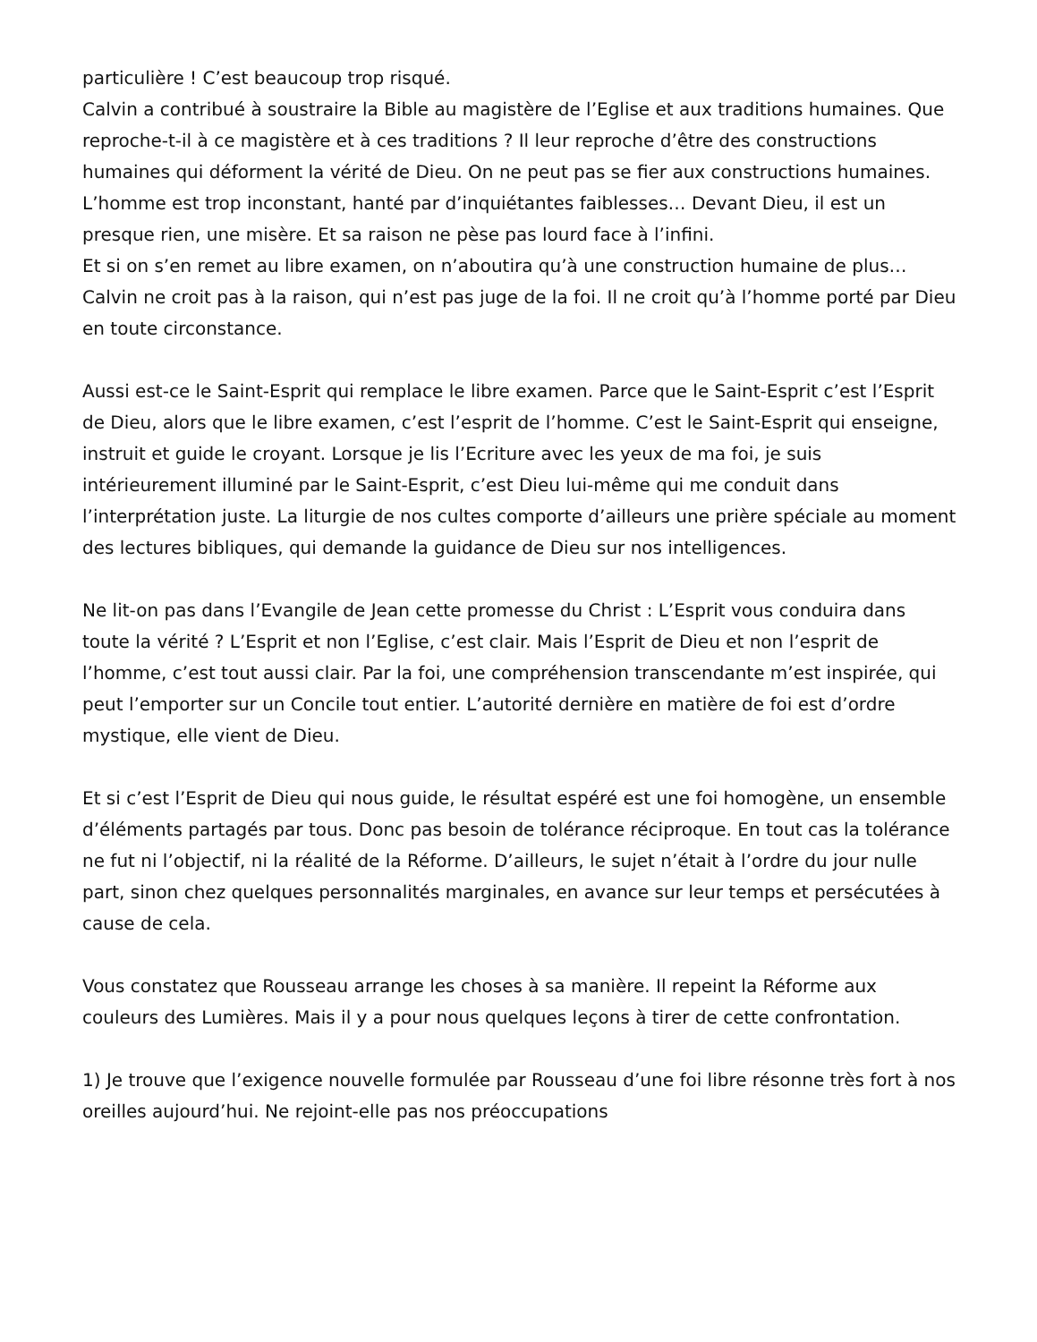particulière ! C’est beaucoup trop risqué.
Calvin a contribué à soustraire la Bible au magistère de l’Eglise et aux traditions humaines. Que reproche-t-il à ce magistère et à ces traditions ? Il leur reproche d’être des constructions humaines qui déforment la vérité de Dieu. On ne peut pas se fier aux constructions humaines. L’homme est trop inconstant, hanté par d’inquiétantes faiblesses… Devant Dieu, il est un presque rien, une misère. Et sa raison ne pèse pas lourd face à l’infini.
Et si on s’en remet au libre examen, on n’aboutira qu’à une construction humaine de plus… Calvin ne croit pas à la raison, qui n’est pas juge de la foi. Il ne croit qu’à l’homme porté par Dieu en toute circonstance.
Aussi est-ce le Saint-Esprit qui remplace le libre examen. Parce que le Saint-Esprit c’est l’Esprit de Dieu, alors que le libre examen, c’est l’esprit de l’homme. C’est le Saint-Esprit qui enseigne, instruit et guide le croyant. Lorsque je lis l’Ecriture avec les yeux de ma foi, je suis intérieurement illuminé par le Saint-Esprit, c’est Dieu lui-même qui me conduit dans l’interprétation juste. La liturgie de nos cultes comporte d’ailleurs une prière spéciale au moment des lectures bibliques, qui demande la guidance de Dieu sur nos intelligences.
Ne lit-on pas dans l’Evangile de Jean cette promesse du Christ : L’Esprit vous conduira dans toute la vérité ? L’Esprit et non l’Eglise, c’est clair. Mais l’Esprit de Dieu et non l’esprit de l’homme, c’est tout aussi clair. Par la foi, une compréhension transcendante m’est inspirée, qui peut l’emporter sur un Concile tout entier. L’autorité dernière en matière de foi est d’ordre mystique, elle vient de Dieu.
Et si c’est l’Esprit de Dieu qui nous guide, le résultat espéré est une foi homogène, un ensemble d’éléments partagés par tous. Donc pas besoin de tolérance réciproque. En tout cas la tolérance ne fut ni l’objectif, ni la réalité de la Réforme. D’ailleurs, le sujet n’était à l’ordre du jour nulle part, sinon chez quelques personnalités marginales, en avance sur leur temps et persécutées à cause de cela.
Vous constatez que Rousseau arrange les choses à sa manière. Il repeint la Réforme aux couleurs des Lumières. Mais il y a pour nous quelques leçons à tirer de cette confrontation.
1) Je trouve que l’exigence nouvelle formulée par Rousseau d’une foi libre résonne très fort à nos oreilles aujourd’hui. Ne rejoint-elle pas nos préoccupations